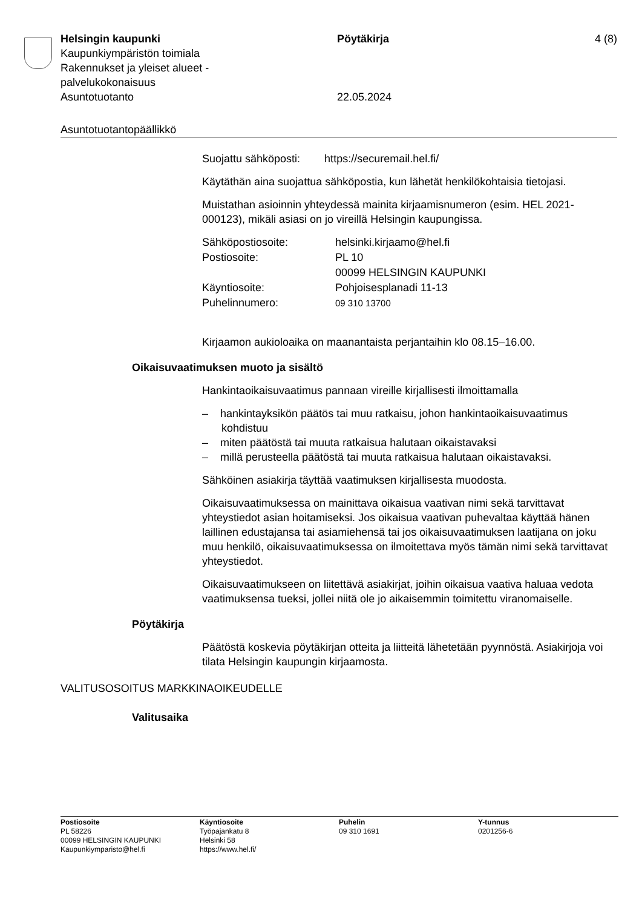Helsingin kaupunki
Kaupunkiympäristön toimiala
Rakennukset ja yleiset alueet -
palvelukokonaisuus
Asuntotuotanto
Pöytäkirja
22.05.2024
4 (8)
Asuntotuotantopäällikkö
Suojattu sähköposti: https://securemail.hel.fi/
Käytäthän aina suojattua sähköpostia, kun lähetät henkilökohtaisia tietojasi.
Muistathan asioinnin yhteydessä mainita kirjaamisnumeron (esim. HEL 2021-000123), mikäli asiasi on jo vireillä Helsingin kaupungissa.
| Sähköpostiosoite: | helsinki.kirjaamo@hel.fi |
| Postiosoite: | PL 10 00099 HELSINGIN KAUPUNKI |
| Käyntiosoite: | Pohjoisesplanadi 11-13 |
| Puhelinnumero: | 09 310 13700 |
Kirjaamon aukioloaika on maanantaista perjantaihin klo 08.15–16.00.
Oikaisuvaatimuksen muoto ja sisältö
Hankintaoikaisuvaatimus pannaan vireille kirjallisesti ilmoittamalla
– hankintayksikön päätös tai muu ratkaisu, johon hankintaoikaisuvaatimus kohdistuu
– miten päätöstä tai muuta ratkaisua halutaan oikaistavaksi
– millä perusteella päätöstä tai muuta ratkaisua halutaan oikaistavaksi.
Sähköinen asiakirja täyttää vaatimuksen kirjallisesta muodosta.
Oikaisuvaatimuksessa on mainittava oikaisua vaativan nimi sekä tarvittavat yhteystiedot asian hoitamiseksi. Jos oikaisua vaativan puhevaltaa käyttää hänen laillinen edustajansa tai asiamiehensä tai jos oikaisuvaatimuksen laatijana on joku muu henkilö, oikaisuvaatimuksessa on ilmoitettava myös tämän nimi sekä tarvittavat yhteystiedot.
Oikaisuvaatimukseen on liitettävä asiakirjat, joihin oikaisua vaativa haluaa vedota vaatimuksensa tueksi, jollei niitä ole jo aikaisemmin toimitettu viranomaiselle.
Pöytäkirja
Päätöstä koskevia pöytäkirjan otteita ja liitteitä lähetetään pyynnöstä. Asiakirjoja voi tilata Helsingin kaupungin kirjaamosta.
VALITUSOSOITUS MARKKINAOIKEUDELLE
Valitusaika
Postiosoite
PL 58226
00099 HELSINGIN KAUPUNKI
Kaupunkiymparisto@hel.fi
Käyntiosoite
Työpajankatu 8
Helsinki 58
https://www.hel.fi/
Puhelin
09 310 1691
Y-tunnus
0201256-6